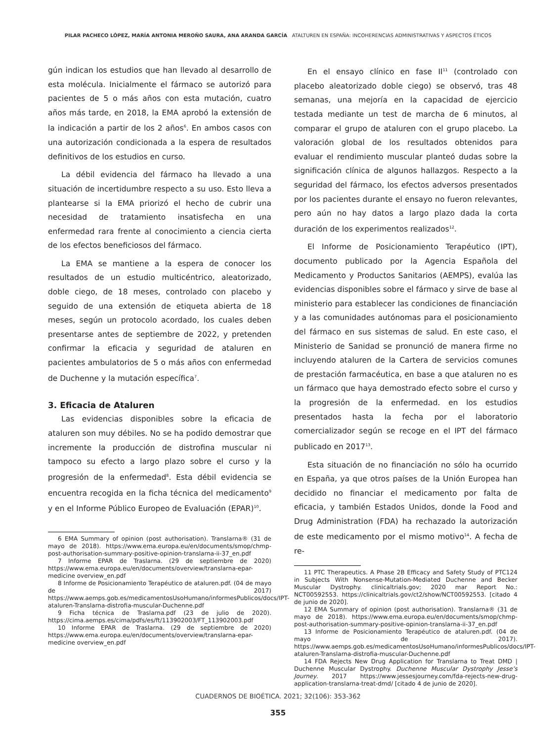PILAR PACHECO LÓPEZ, MARÍA ANTONIA MEROÑO SAURA, ANA ARANDA GARCÍA ATALTUREN EN ESPAÑA: INCOHERENCIAS ADMINISTRATIVAS Y ASPECTOS ÉTICOS
gún indican los estudios que han llevado al desarrollo de esta molécula. Inicialmente el fármaco se autorizó para pacientes de 5 o más años con esta mutación, cuatro años más tarde, en 2018, la EMA aprobó la extensión de la indicación a partir de los 2 años<sup>6</sup>. En ambos casos con una autorización condicionada a la espera de resultados definitivos de los estudios en curso.
La débil evidencia del fármaco ha llevado a una situación de incertidumbre respecto a su uso. Esto lleva a plantearse si la EMA priorizó el hecho de cubrir una necesidad de tratamiento insatisfecha en una enfermedad rara frente al conocimiento a ciencia cierta de los efectos beneficiosos del fármaco.
La EMA se mantiene a la espera de conocer los resultados de un estudio multicéntrico, aleatorizado, doble ciego, de 18 meses, controlado con placebo y seguido de una extensión de etiqueta abierta de 18 meses, según un protocolo acordado, los cuales deben presentarse antes de septiembre de 2022, y pretenden confirmar la eficacia y seguridad de ataluren en pacientes ambulatorios de 5 o más años con enfermedad de Duchenne y la mutación específica<sup>7</sup>.
3. Eficacia de Ataluren
Las evidencias disponibles sobre la eficacia de ataluren son muy débiles. No se ha podido demostrar que incremente la producción de distrofina muscular ni tampoco su efecto a largo plazo sobre el curso y la progresión de la enfermedad<sup>8</sup>. Esta débil evidencia se encuentra recogida en la ficha técnica del medicamento<sup>9</sup> y en el Informe Público Europeo de Evaluación (EPAR)<sup>10</sup>.
6 EMA Summary of opinion (post authorisation). Translarna® (31 de mayo de 2018). https://www.ema.europa.eu/en/documents/smop/chmp-post-authorisation-summary-positive-opinion-translarna-ii-37_en.pdf
7 Informe EPAR de Traslarna. (29 de septiembre de 2020) https://www.ema.europa.eu/en/documents/overview/translarna-epar-medicine overview_en.pdf
8 Informe de Posicionamiento Terapéutico de ataluren.pdf. (04 de mayo de 2017) https://www.aemps.gob.es/medicamentosUsoHumano/informesPublicos/docs/IPT-ataluren-Translarna-distrofia-muscular-Duchenne.pdf
9 Ficha técnica de Traslarna.pdf (23 de julio de 2020). https://cima.aemps.es/cima/pdfs/es/ft/113902003/FT_113902003.pdf
10 Informe EPAR de Traslarna. (29 de septiembre de 2020) https://www.ema.europa.eu/en/documents/overview/translarna-epar-medicine overview_en.pdf
En el ensayo clínico en fase II<sup>11</sup> (controlado con placebo aleatorizado doble ciego) se observó, tras 48 semanas, una mejoría en la capacidad de ejercicio testada mediante un test de marcha de 6 minutos, al comparar el grupo de ataluren con el grupo placebo. La valoración global de los resultados obtenidos para evaluar el rendimiento muscular planteó dudas sobre la significación clínica de algunos hallazgos. Respecto a la seguridad del fármaco, los efectos adversos presentados por los pacientes durante el ensayo no fueron relevantes, pero aún no hay datos a largo plazo dada la corta duración de los experimentos realizados<sup>12</sup>.
El Informe de Posicionamiento Terapéutico (IPT), documento publicado por la Agencia Española del Medicamento y Productos Sanitarios (AEMPS), evalúa las evidencias disponibles sobre el fármaco y sirve de base al ministerio para establecer las condiciones de financiación y a las comunidades autónomas para el posicionamiento del fármaco en sus sistemas de salud. En este caso, el Ministerio de Sanidad se pronunció de manera firme no incluyendo ataluren de la Cartera de servicios comunes de prestación farmacéutica, en base a que ataluren no es un fármaco que haya demostrado efecto sobre el curso y la progresión de la enfermedad. en los estudios presentados hasta la fecha por el laboratorio comercializador según se recoge en el IPT del fármaco publicado en 2017<sup>13</sup>.
Esta situación de no financiación no sólo ha ocurrido en España, ya que otros países de la Unión Europea han decidido no financiar el medicamento por falta de eficacia, y también Estados Unidos, donde la Food and Drug Administration (FDA) ha rechazado la autorización de este medicamento por el mismo motivo<sup>14</sup>. A fecha de re-
11 PTC Therapeutics. A Phase 2B Efficacy and Safety Study of PTC124 in Subjects With Nonsense-Mutation-Mediated Duchenne and Becker Muscular Dystrophy. clinicaltrials.gov; 2020 mar Report No.: NCT00592553. https://clinicaltrials.gov/ct2/show/NCT00592553. [citado 4 de junio de 2020].
12 EMA Summary of opinion (post authorisation). Translarna® (31 de mayo de 2018). https://www.ema.europa.eu/en/documents/smop/chmp-post-authorisation-summary-positive-opinion-translarna-ii-37_en.pdf
13 Informe de Posicionamiento Terapéutico de ataluren.pdf. (04 de mayo de 2017). https://www.aemps.gob.es/medicamentosUsoHumano/informesPublicos/docs/IPT-ataluren-Translarna-distrofia-muscular-Duchenne.pdf
14 FDA Rejects New Drug Application for Translarna to Treat DMD | Duchenne Muscular Dystrophy. Duchenne Muscular Dystrophy Jesse’s Journey. 2017 https://www.jessesjourney.com/fda-rejects-new-drug-application-translarna-treat-dmd/ [citado 4 de junio de 2020].
CUADERNOS DE BIOÉTICA. 2021; 32(106): 353-362
355